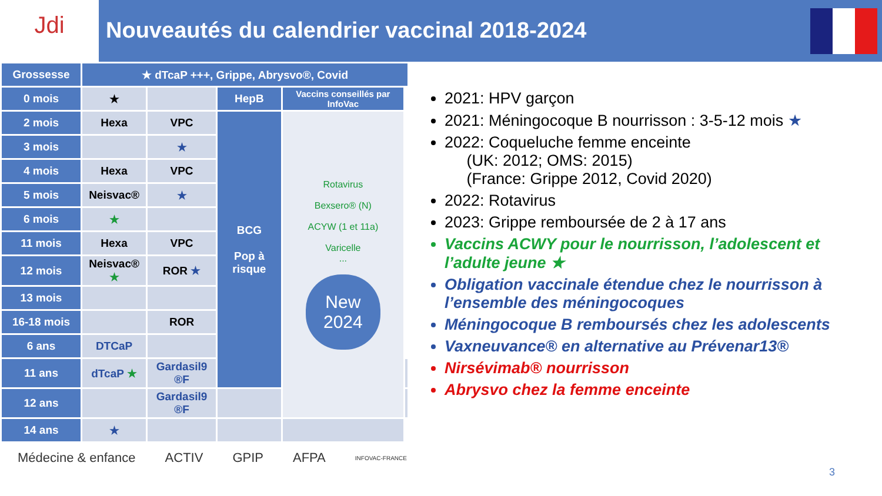Jdi
Nouveautés du calendrier vaccinal 2018-2024
| Grossesse | ★ dTcaP +++, Grippe, Abrysvo®, Covid | | | | |
| 0 mois | ★ | | HepB | Vaccins conseillés par InfoVac | |
| 2 mois | Hexa | VPC | BCG Pop à risque | Rotavirus Bexsero® (N) ACYW (1 et 11a) Varicelle ... New 2024 | |
| 3 mois | | ★ | | | |
| 4 mois | Hexa | VPC | | | |
| 5 mois | Neisvac® | ★ | | | |
| 6 mois | ★ | | | | |
| 11 mois | Hexa | VPC | | | |
| 12 mois | Neisvac® ★ | ROR ★ | | | |
| 13 mois | | | | | |
| 16-18 mois | | ROR | | | |
| 6 ans | DTCaP | | | | |
| 11 ans | dTcaP ★ | Gardasil9 ®F | | | |
| 12 ans | | Gardasil9 ®F | | | |
| 14 ans | ★ | | | | |
2021: HPV garçon
2021: Méningocoque B nourrisson : 3-5-12 mois ★
2022: Coqueluche femme enceinte
(UK: 2012; OMS: 2015)
(France: Grippe 2012, Covid 2020)
2022: Rotavirus
2023: Grippe remboursée de 2 à 17 ans
Vaccins ACWY pour le nourrisson, l’adolescent et l’adulte jeune ★
Obligation vaccinale étendue chez le nourrisson à l’ensemble des méningocoques
Méningocoque B remboursés chez les adolescents
Vaxneuvance® en alternative au Prévenar13®
Nirsévimab® nourrisson
Abrysvo chez la femme enceinte
Médecine & enfance ACTIV GPIP AFPA INFOVAC-FRANCE
3